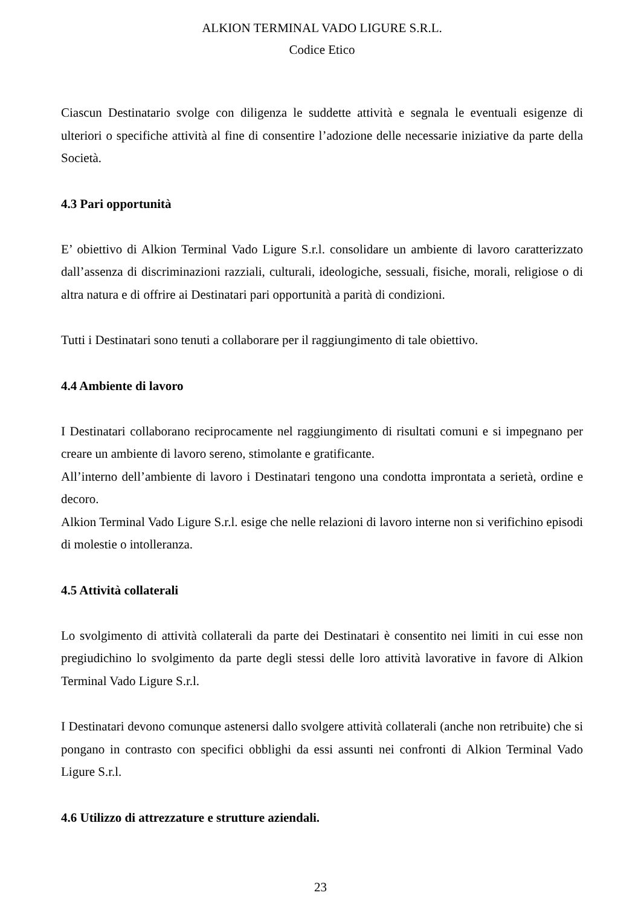ALKION TERMINAL VADO LIGURE S.R.L.
Codice Etico
Ciascun Destinatario svolge con diligenza le suddette attività e segnala le eventuali esigenze di ulteriori o specifiche attività al fine di consentire l’adozione delle necessarie iniziative da parte della Società.
4.3 Pari opportunità
E’ obiettivo di Alkion Terminal Vado Ligure S.r.l. consolidare un ambiente di lavoro caratterizzato dall’assenza di discriminazioni razziali, culturali, ideologiche, sessuali, fisiche, morali, religiose o di altra natura e di offrire ai Destinatari pari opportunità a parità di condizioni.
Tutti i Destinatari sono tenuti a collaborare per il raggiungimento di tale obiettivo.
4.4 Ambiente di lavoro
I Destinatari collaborano reciprocamente nel raggiungimento di risultati comuni e si impegnano per creare un ambiente di lavoro sereno, stimolante e gratificante.
All’interno dell’ambiente di lavoro i Destinatari tengono una condotta improntata a serietà, ordine e decoro.
Alkion Terminal Vado Ligure S.r.l. esige che nelle relazioni di lavoro interne non si verifichino episodi di molestie o intolleranza.
4.5 Attività collaterali
Lo svolgimento di attività collaterali da parte dei Destinatari è consentito nei limiti in cui esse non pregiudichino lo svolgimento da parte degli stessi delle loro attività lavorative in favore di Alkion Terminal Vado Ligure S.r.l.
I Destinatari devono comunque astenersi dallo svolgere attività collaterali (anche non retribuite) che si pongano in contrasto con specifici obblighi da essi assunti nei confronti di Alkion Terminal Vado Ligure S.r.l.
4.6 Utilizzo di attrezzature e strutture aziendali.
23